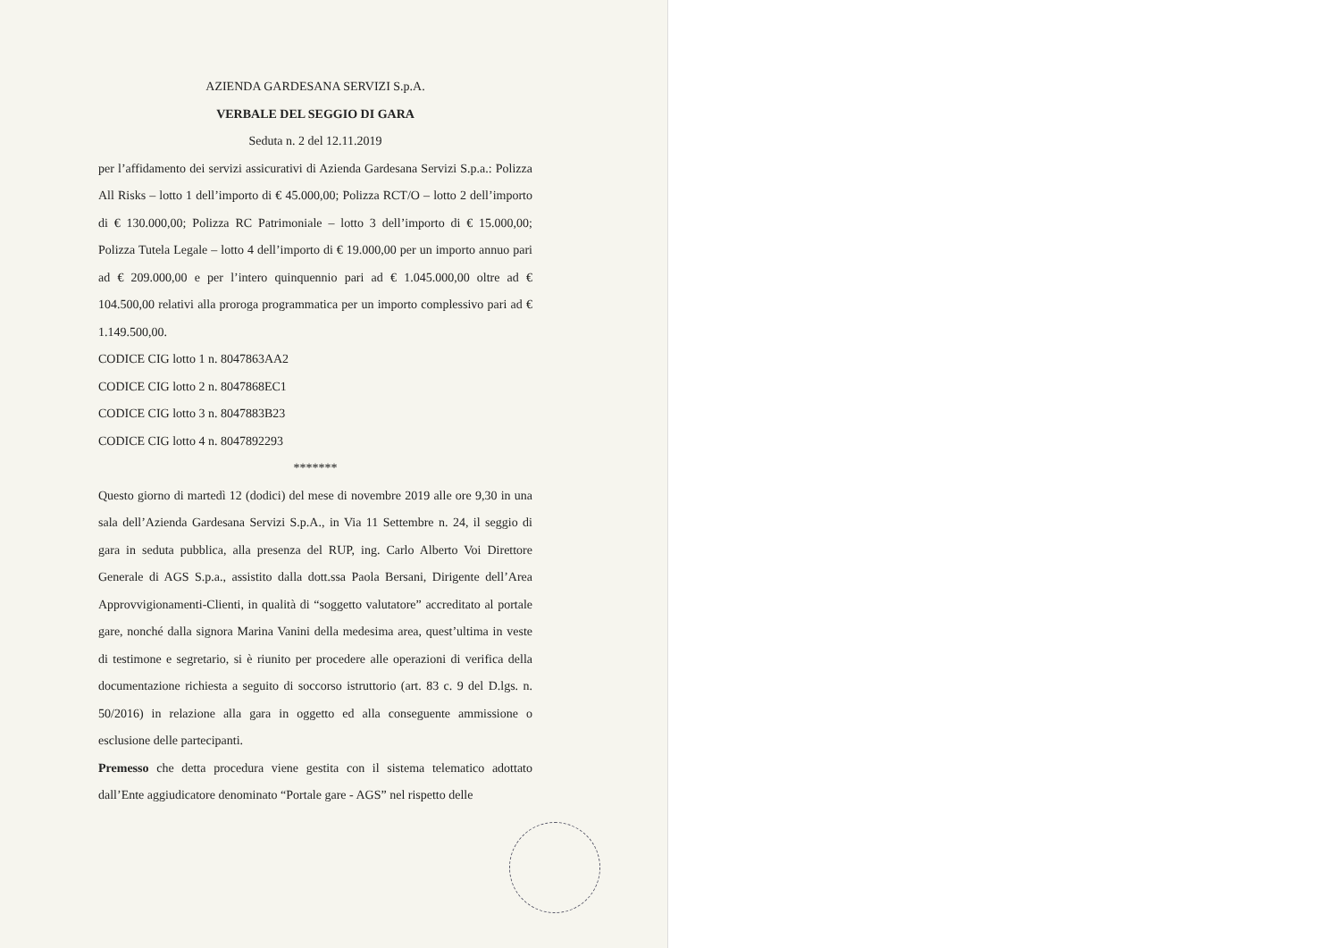AZIENDA GARDESANA SERVIZI S.p.A.
VERBALE DEL SEGGIO DI GARA
Seduta n. 2 del 12.11.2019
per l’affidamento dei servizi assicurativi di Azienda Gardesana Servizi S.p.a.: Polizza All Risks – lotto 1 dell’importo di € 45.000,00; Polizza RCT/O – lotto 2 dell’importo di € 130.000,00; Polizza RC Patrimoniale – lotto 3 dell’importo di € 15.000,00; Polizza Tutela Legale – lotto 4 dell’importo di € 19.000,00 per un importo annuo pari ad € 209.000,00 e per l’intero quinquennio pari ad € 1.045.000,00 oltre ad € 104.500,00 relativi alla proroga programmatica per un importo complessivo pari ad € 1.149.500,00.
CODICE CIG lotto 1 n. 8047863AA2
CODICE CIG lotto 2 n. 8047868EC1
CODICE CIG lotto 3 n. 8047883B23
CODICE CIG lotto 4 n. 8047892293
*******
Questo giorno di martedì 12 (dodici) del mese di novembre 2019 alle ore 9,30 in una sala dell’Azienda Gardesana Servizi S.p.A., in Via 11 Settembre n. 24, il seggio di gara in seduta pubblica, alla presenza del RUP, ing. Carlo Alberto Voi Direttore Generale di AGS S.p.a., assistito dalla dott.ssa Paola Bersani, Dirigente dell’Area Approvvigionamenti-Clienti, in qualità di “soggetto valutatore” accreditato al portale gare, nonché dalla signora Marina Vanini della medesima area, quest’ultima in veste di testimone e segretario, si è riunito per procedere alle operazioni di verifica della documentazione richiesta a seguito di soccorso istruttorio (art. 83 c. 9 del D.lgs. n. 50/2016) in relazione alla gara in oggetto ed alla conseguente ammissione o esclusione delle partecipanti.
Premesso che detta procedura viene gestita con il sistema telematico adottato dall’Ente aggiudicatore denominato “Portale gare - AGS” nel rispetto delle